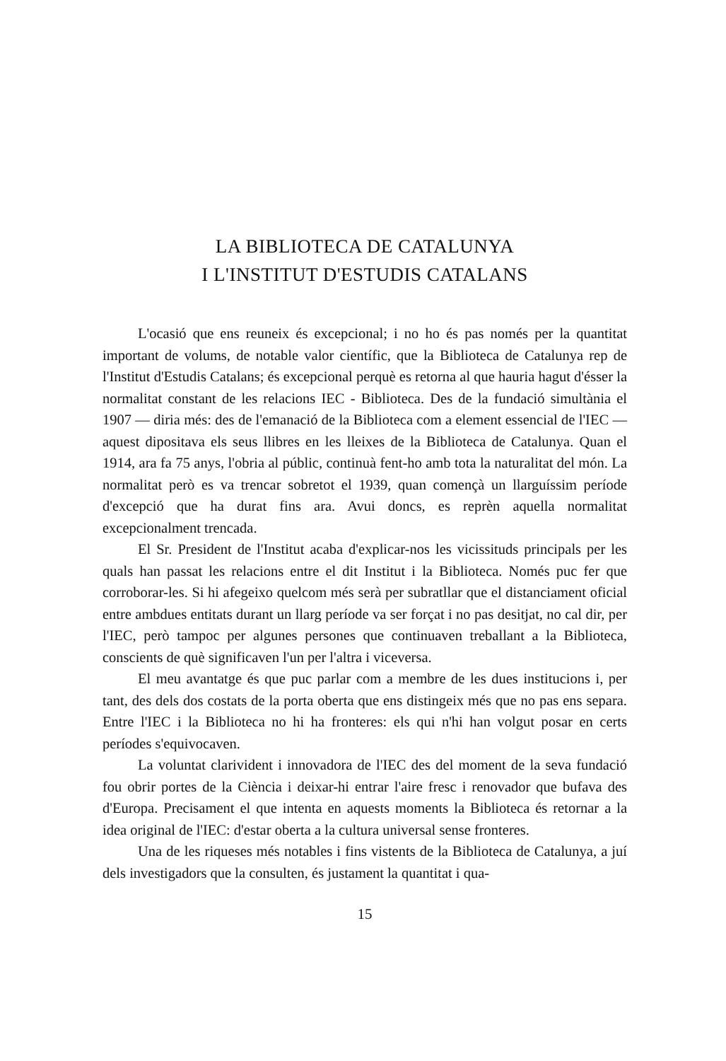LA BIBLIOTECA DE CATALUNYA
I L'INSTITUT D'ESTUDIS CATALANS
L'ocasió que ens reuneix és excepcional; i no ho és pas només per la quantitat important de volums, de notable valor científic, que la Biblioteca de Catalunya rep de l'Institut d'Estudis Catalans; és excepcional perquè es retorna al que hauria hagut d'ésser la normalitat constant de les relacions IEC - Biblioteca. Des de la fundació simultània el 1907 — diria més: des de l'emanació de la Biblioteca com a element essencial de l'IEC — aquest dipositava els seus llibres en les lleixes de la Biblioteca de Catalunya. Quan el 1914, ara fa 75 anys, l'obria al públic, continuà fent-ho amb tota la naturalitat del món. La normalitat però es va trencar sobretot el 1939, quan començà un llarguíssim període d'excepció que ha durat fins ara. Avui doncs, es reprèn aquella normalitat excepcionalment trencada.
El Sr. President de l'Institut acaba d'explicar-nos les vicissituds principals per les quals han passat les relacions entre el dit Institut i la Biblioteca. Només puc fer que corroborar-les. Si hi afegeixo quelcom més serà per subratllar que el distanciament oficial entre ambdues entitats durant un llarg període va ser forçat i no pas desitjat, no cal dir, per l'IEC, però tampoc per algunes persones que continuaven treballant a la Biblioteca, conscients de què significaven l'un per l'altra i viceversa.
El meu avantatge és que puc parlar com a membre de les dues institucions i, per tant, des dels dos costats de la porta oberta que ens distingeix més que no pas ens separa. Entre l'IEC i la Biblioteca no hi ha fronteres: els qui n'hi han volgut posar en certs períodes s'equivocaven.
La voluntat clarivident i innovadora de l'IEC des del moment de la seva fundació fou obrir portes de la Ciència i deixar-hi entrar l'aire fresc i renovador que bufava des d'Europa. Precisament el que intenta en aquests moments la Biblioteca és retornar a la idea original de l'IEC: d'estar oberta a la cultura universal sense fronteres.
Una de les riqueses més notables i fins vistents de la Biblioteca de Catalunya, a juí dels investigadors que la consulten, és justament la quantitat i qua-
15